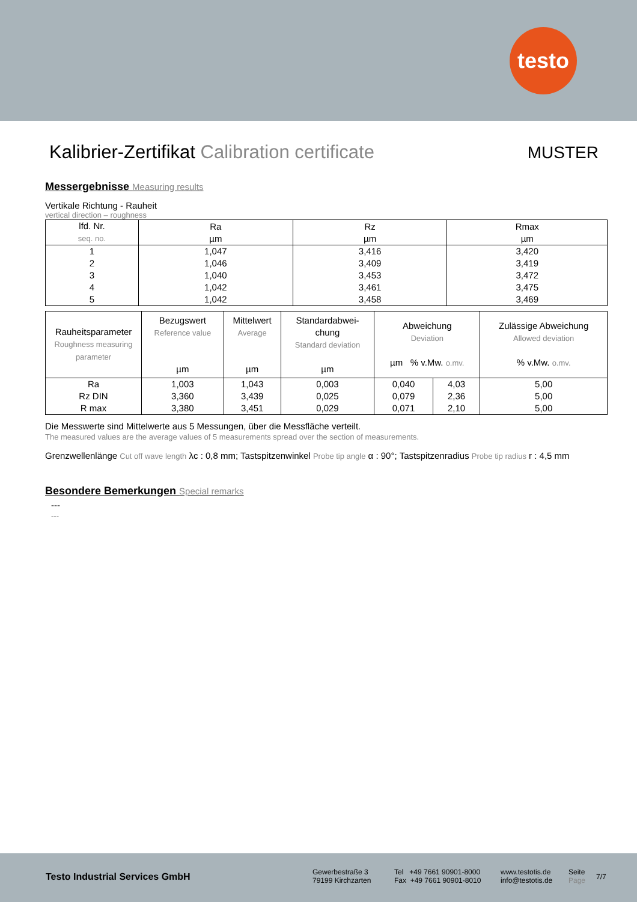testo
Kalibrier-Zertifikat Calibration certificate
MUSTER
Messergebnisse Measuring results
Vertikale Richtung - Rauheit
vertical direction – roughness
| lfd. Nr. seq. no. | Ra µm | Rz µm | Rmax µm |
| --- | --- | --- | --- |
| 1 | 1,047 | 3,416 | 3,420 |
| 2 | 1,046 | 3,409 | 3,419 |
| 3 | 1,040 | 3,453 | 3,472 |
| 4 | 1,042 | 3,461 | 3,475 |
| 5 | 1,042 | 3,458 | 3,469 |
| Rauheitsparameter Roughness measuring parameter | Bezugswert Reference value µm | Mittelwert Average µm | Standardabwei- chung Standard deviation µm | Abweichung Deviation µm % v.Mw. o.mv. | | Zulässige Abweichung Allowed deviation % v.Mw. o.mv. |
| --- | --- | --- | --- | --- | --- | --- |
| Ra | 1,003 | 1,043 | 0,003 | 0,040 | 4,03 | 5,00 |
| Rz DIN | 3,360 | 3,439 | 0,025 | 0,079 | 2,36 | 5,00 |
| R max | 3,380 | 3,451 | 0,029 | 0,071 | 2,10 | 5,00 |
Die Messwerte sind Mittelwerte aus 5 Messungen, über die Messfläche verteilt.
The measured values are the average values of 5 measurements spread over the section of measurements.
Grenzwellenlänge Cut off wave length λc : 0,8 mm; Tastspitzenwinkel Probe tip angle α : 90°; Tastspitzenradius Probe tip radius r : 4,5 mm
Besondere Bemerkungen Special remarks
---
---
Testo Industrial Services GmbH
Gewerbestraße 3
79199 Kirchzarten
Tel +49 7661 90901-8000
Fax +49 7661 90901-8010
www.testotis.de
info@testotis.de
Seite
Page
7/7